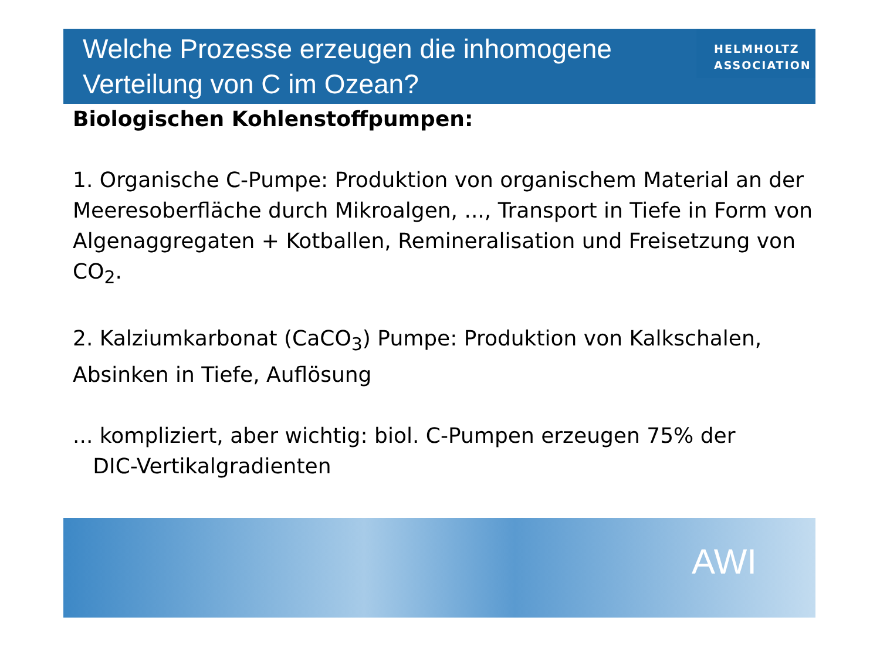Welche Prozesse erzeugen die inhomogene
Verteilung von C im Ozean?
HELMHOLTZ
ASSOCIATION
Biologischen Kohlenstoffpumpen:
1. Organische C-Pumpe: Produktion von organischem Material an der Meeresoberfläche durch Mikroalgen, ..., Transport in Tiefe in Form von Algenaggregaten + Kotballen, Remineralisation und Freisetzung von CO<sub>2</sub>.
2. Kalziumkarbonat (CaCO<sub>3</sub>) Pumpe: Produktion von Kalkschalen, Absinken in Tiefe, Auflösung
... kompliziert, aber wichtig: biol. C-Pumpen erzeugen 75% der
DIC-Vertikalgradienten
AWI